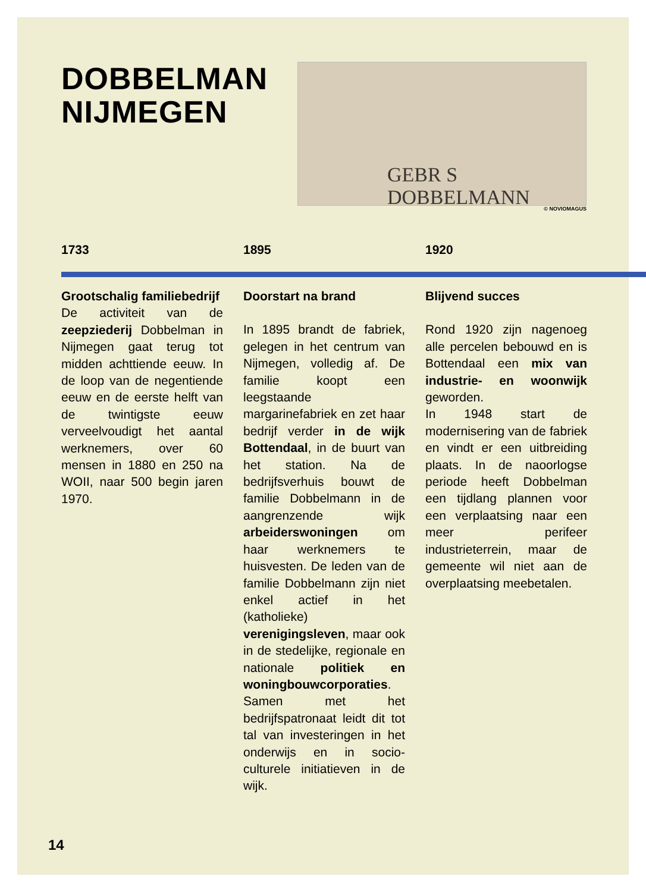DOBBELMAN
NIJMEGEN
GEBR S DOBBELMANN
© NOVIOMAGUS
1733
Grootschalig familiebedrijf
De activiteit van de zeepziederij Dobbelman in Nijmegen gaat terug tot midden achttiende eeuw. In de loop van de negentiende eeuw en de eerste helft van de twintigste eeuw verveelvoudigt het aantal werknemers, over 60 mensen in 1880 en 250 na WOII, naar 500 begin jaren 1970.
1895
Doorstart na brand
In 1895 brandt de fabriek, gelegen in het centrum van Nijmegen, volledig af. De familie koopt een leegstaande margarinefabriek en zet haar bedrijf verder in de wijk Bottendaal, in de buurt van het station. Na de bedrijfsverhuis bouwt de familie Dobbelmann in de aangrenzende wijk arbeiderswoningen om haar werknemers te huisvesten. De leden van de familie Dobbelmann zijn niet enkel actief in het (katholieke) verenigingsleven, maar ook in de stedelijke, regionale en nationale politiek en woningbouwcorporaties. Samen met het bedrijfspatronaat leidt dit tot tal van investeringen in het onderwijs en in socio-culturele initiatieven in de wijk.
1920
Blijvend succes
Rond 1920 zijn nagenoeg alle percelen bebouwd en is Bottendaal een mix van industrie- en woonwijk geworden.
In 1948 start de modernisering van de fabriek en vindt er een uitbreiding plaats. In de naoorlogse periode heeft Dobbelman een tijdlang plannen voor een verplaatsing naar een meer perifeer industrieterrein, maar de gemeente wil niet aan de overplaatsing meebetalen.
14